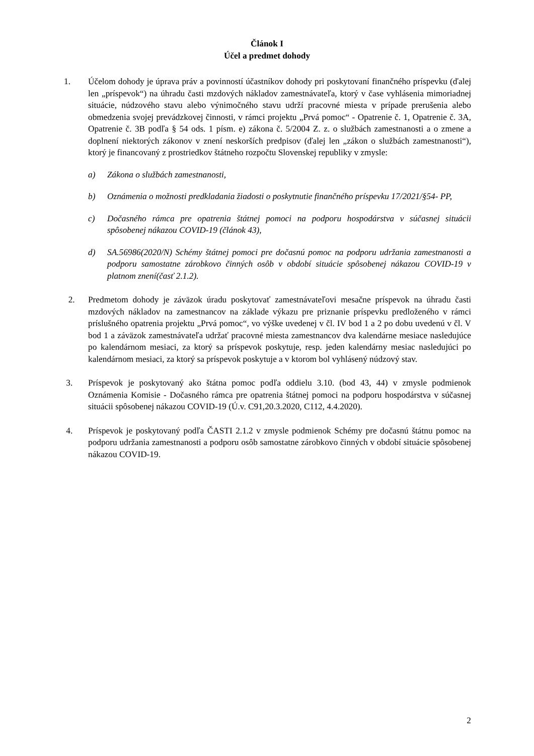Článok I
Účel a predmet dohody
1. Účelom dohody je úprava práv a povinností účastníkov dohody pri poskytovaní finančného príspevku (ďalej len „príspevok“) na úhradu časti mzdových nákladov zamestnávateľa, ktorý v čase vyhlásenia mimoriadnej situácie, núdzového stavu alebo výnimočného stavu udrží pracovné miesta v prípade prerušenia alebo obmedzenia svojej prevádzkovej činnosti, v rámci projektu „Prvá pomoc“ - Opatrenie č. 1, Opatrenie č. 3A, Opatrenie č. 3B podľa § 54 ods. 1 písm. e) zákona č. 5/2004 Z. z. o službách zamestnanosti a o zmene a doplnení niektorých zákonov v znení neskorších predpisov (ďalej len „zákon o službách zamestnanosti“), ktorý je financovaný z prostriedkov štátneho rozpočtu Slovenskej republiky v zmysle:
a) Zákona o službách zamestnanosti,
b) Oznámenia o možnosti predkladania žiadosti o poskytnutie finančného príspevku 17/2021/§54- PP,
c) Dočasného rámca pre opatrenia štátnej pomoci na podporu hospodárstva v súčasnej situácii spôsobenej nákazou COVID-19 (článok 43),
d) SA.56986(2020/N) Schémy štátnej pomoci pre dočasnú pomoc na podporu udržania zamestnanosti a podporu samostatne zárobkovo činných osôb v období situácie spôsobenej nákazou COVID-19 v platnom znení(časť 2.1.2).
2. Predmetom dohody je záväzok úradu poskytovať zamestnávateľovi mesačne príspevok na úhradu časti mzdových nákladov na zamestnancov na základe výkazu pre priznanie príspevku predloženého v rámci príslušného opatrenia projektu „Prvá pomoc“, vo výške uvedenej v čl. IV bod 1 a 2 po dobu uvedenú v čl. V bod 1 a záväzok zamestnávateľa udržať pracovné miesta zamestnancov dva kalendárne mesiace nasledujúce po kalendárnom mesiaci, za ktorý sa príspevok poskytuje, resp. jeden kalendárny mesiac nasledujúci po kalendárnom mesiaci, za ktorý sa príspevok poskytuje a v ktorom bol vyhlásený núdzový stav.
3. Príspevok je poskytovaný ako štátna pomoc podľa oddielu 3.10. (bod 43, 44) v zmysle podmienok Oznámenia Komisie - Dočasného rámca pre opatrenia štátnej pomoci na podporu hospodárstva v súčasnej situácii spôsobenej nákazou COVID-19 (Ú.v. C91,20.3.2020, C112, 4.4.2020).
4. Príspevok je poskytovaný podľa ČASTI 2.1.2 v zmysle podmienok Schémy pre dočasnú štátnu pomoc na podporu udržania zamestnanosti a podporu osôb samostatne zárobkovo činných v období situácie spôsobenej nákazou COVID-19.
2